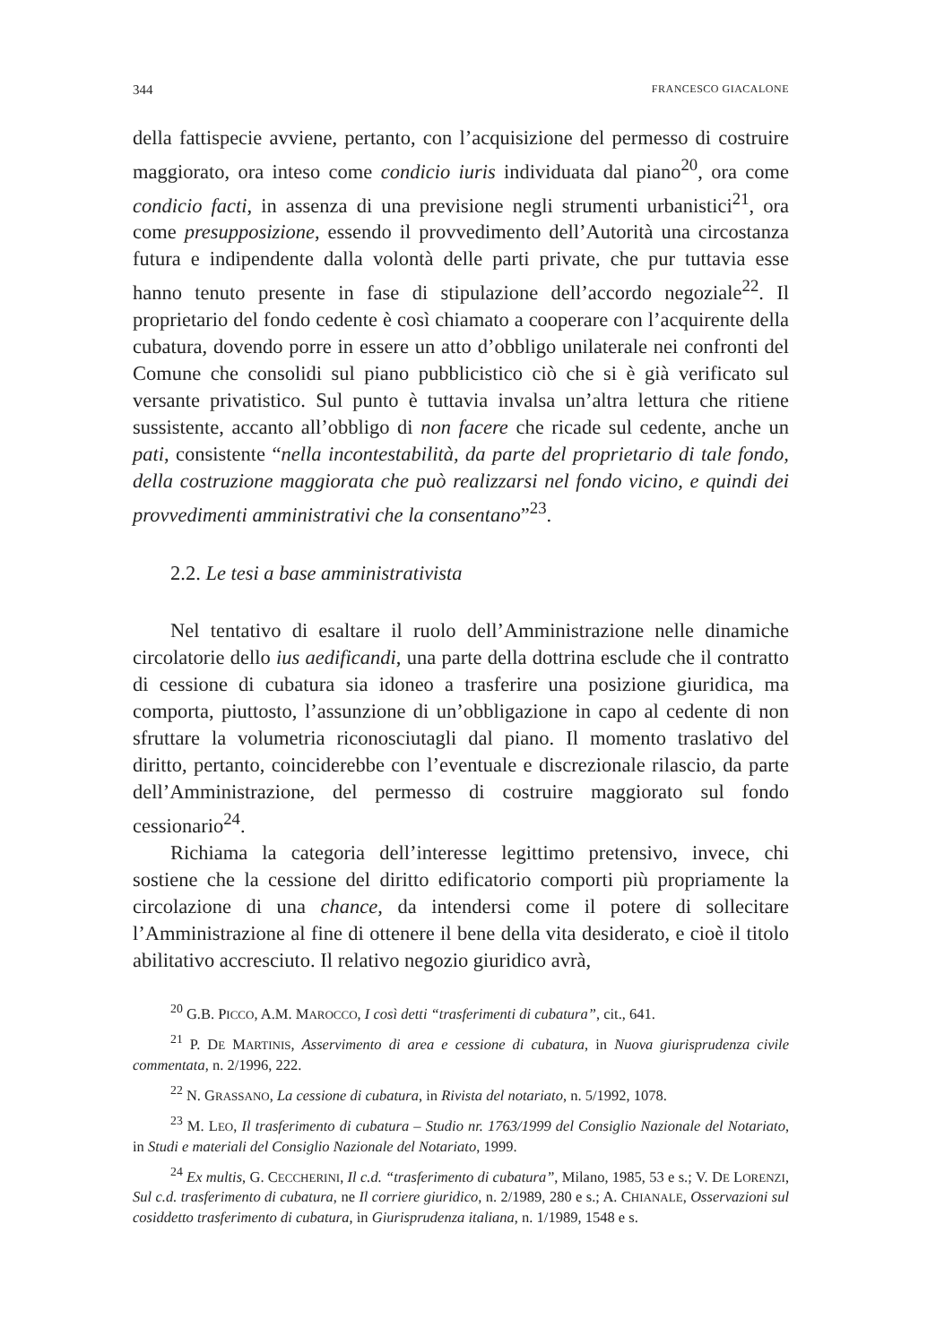344 FRANCESCO GIACALONE
della fattispecie avviene, pertanto, con l’acquisizione del permesso di costruire maggiorato, ora inteso come condicio iuris individuata dal piano<sup>20</sup>, ora come condicio facti, in assenza di una previsione negli strumenti urbanistici<sup>21</sup>, ora come presupposizione, essendo il provvedimento dell’Autorità una circostanza futura e indipendente dalla volontà delle parti private, che pur tuttavia esse hanno tenuto presente in fase di stipulazione dell’accordo negoziale<sup>22</sup>. Il proprietario del fondo cedente è così chiamato a cooperare con l’acquirente della cubatura, dovendo porre in essere un atto d’obbligo unilaterale nei confronti del Comune che consolidi sul piano pubblicistico ciò che si è già verificato sul versante privatistico. Sul punto è tuttavia invalsa un’altra lettura che ritiene sussistente, accanto all’obbligo di non facere che ricade sul cedente, anche un pati, consistente “nella incontestabilità, da parte del proprietario di tale fondo, della costruzione maggiorata che può realizzarsi nel fondo vicino, e quindi dei provvedimenti amministrativi che la consentano”<sup>23</sup>.
2.2. Le tesi a base amministrativista
Nel tentativo di esaltare il ruolo dell’Amministrazione nelle dinamiche circolatorie dello ius aedificandi, una parte della dottrina esclude che il contratto di cessione di cubatura sia idoneo a trasferire una posizione giuridica, ma comporta, piuttosto, l’assunzione di un’obbligazione in capo al cedente di non sfruttare la volumetria riconosciutagli dal piano. Il momento traslativo del diritto, pertanto, coinciderebbe con l’eventuale e discrezionale rilascio, da parte dell’Amministrazione, del permesso di costruire maggiorato sul fondo cessionario<sup>24</sup>.
Richiama la categoria dell’interesse legittimo pretensivo, invece, chi sostiene che la cessione del diritto edificatorio comporti più propriamente la circolazione di una chance, da intendersi come il potere di sollecitare l’Amministrazione al fine di ottenere il bene della vita desiderato, e cioè il titolo abilitativo accresciuto. Il relativo negozio giuridico avrà,
<sup>20</sup> G.B. PICCO, A.M. MAROCCO, I così detti “trasferimenti di cubatura”, cit., 641.
<sup>21</sup> P. DE MARTINIS, Asservimento di area e cessione di cubatura, in Nuova giurisprudenza civile commentata, n. 2/1996, 222.
<sup>22</sup> N. GRASSANO, La cessione di cubatura, in Rivista del notariato, n. 5/1992, 1078.
<sup>23</sup> M. LEO, Il trasferimento di cubatura – Studio nr. 1763/1999 del Consiglio Nazionale del Notariato, in Studi e materiali del Consiglio Nazionale del Notariato, 1999.
<sup>24</sup> Ex multis, G. CECCHERINI, Il c.d. “trasferimento di cubatura”, Milano, 1985, 53 e s.; V. DE LORENZI, Sul c.d. trasferimento di cubatura, ne Il corriere giuridico, n. 2/1989, 280 e s.; A. CHIANALE, Osservazioni sul cosiddetto trasferimento di cubatura, in Giurisprudenza italiana, n. 1/1989, 1548 e s.